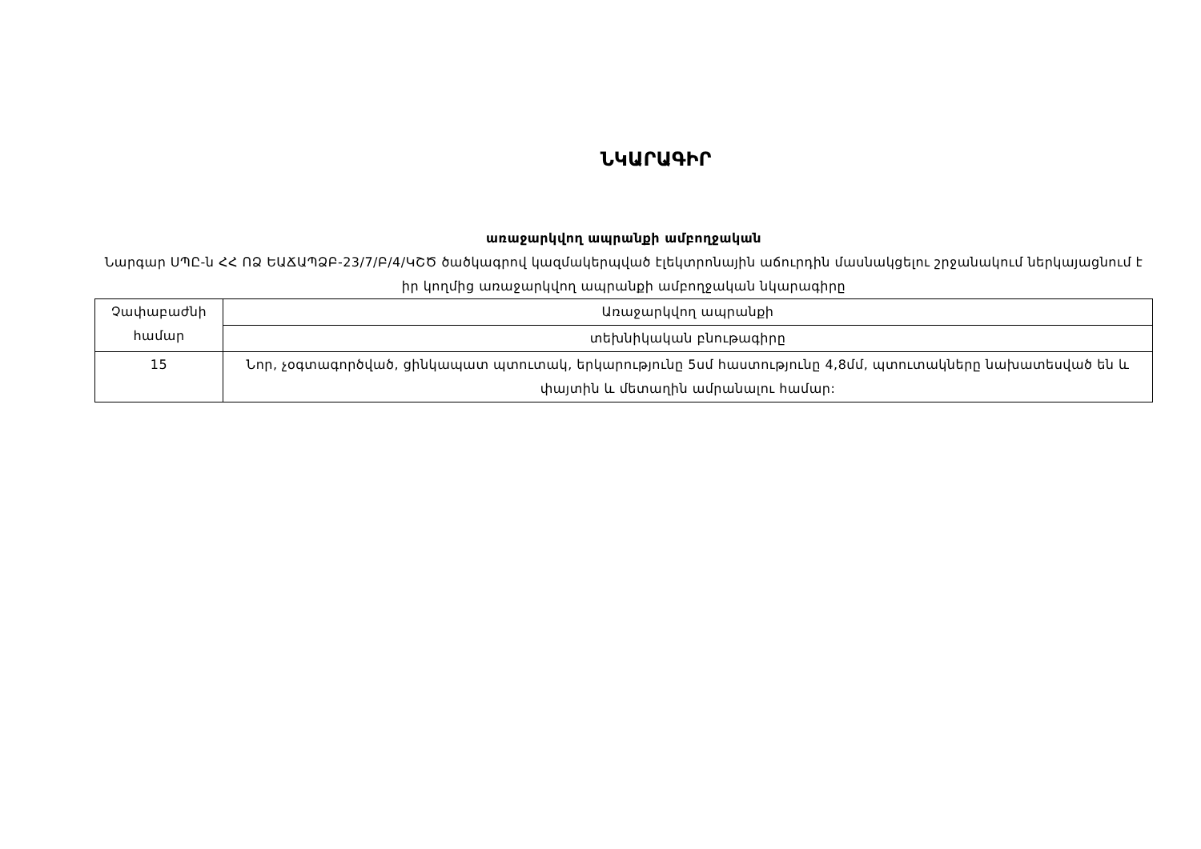ՆԿԱՐԱԳԻՐ
առաջարկվող ապրանքի ամբողջական
Նարգար ՍՊԸ-ն ՀՀ ՈՁ ԵԱՃԱՊՁԲ-23/7/Բ/4/ԿՇԾ ծածկագրով կազմակերպված էլեկտրոնային աճուրդին մասնակցելու շրջանակում ներկայացնում է իր կողմից առաջարկվող ապրանքի ամբողջական նկարագիրը
| Չափաբաժնի համար | Առաջարկվող ապրանքի |
| | տեխնիկական բնութագիրը |
| 15 | Նոր, չօգտագործված, ցինկապատ պտուտակ, երկարությունը 5սմ հաստությունը 4,8մմ, պտուտակները նախատեսված են և փայտին և մետաղին ամրանալու համար: |